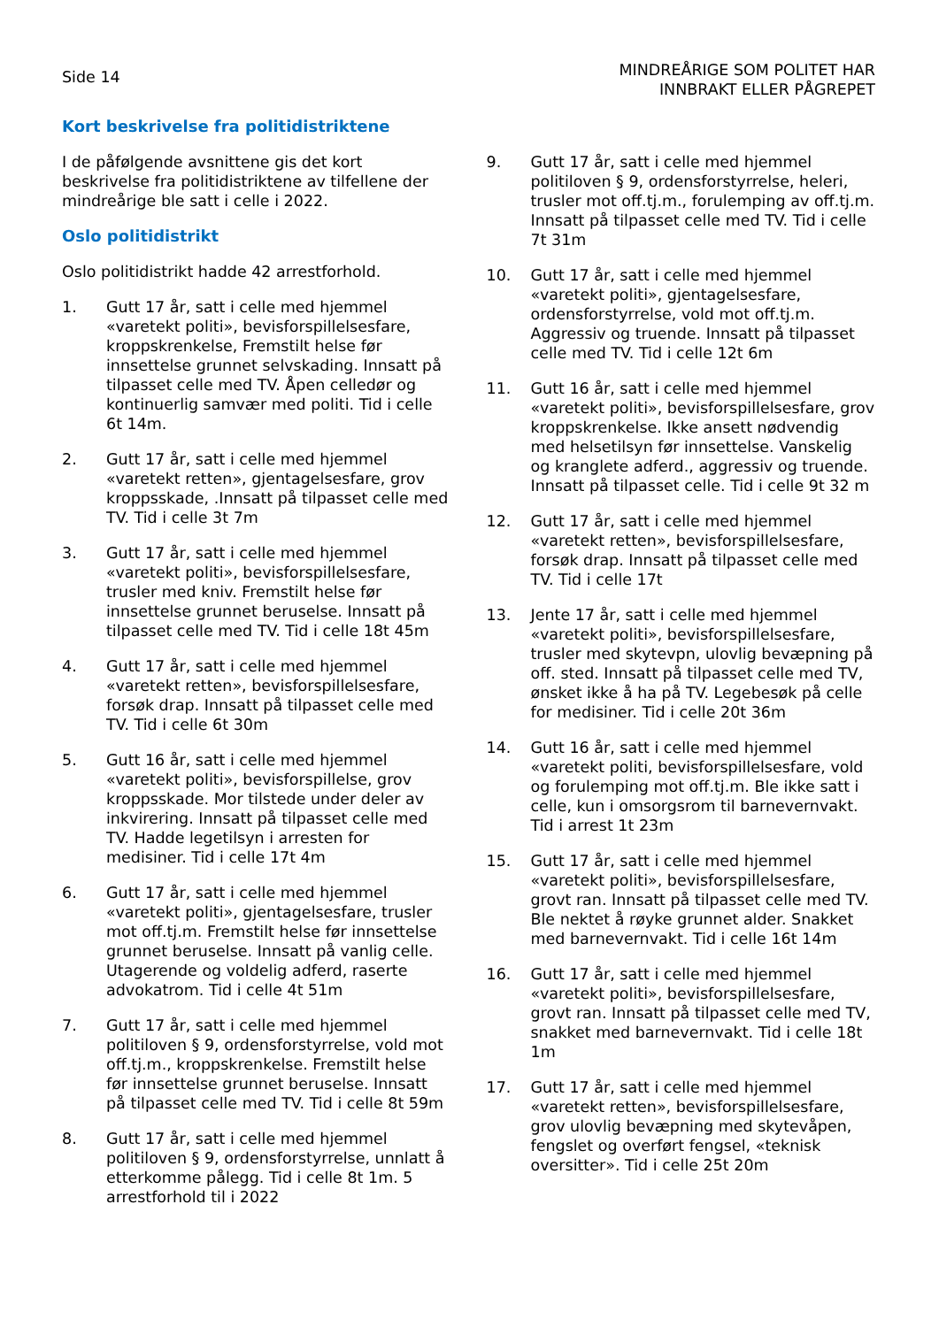Side 14
MINDREÅRIGE SOM POLITET HAR
INNBRAKT ELLER PÅGREPET
Kort beskrivelse fra politidistriktene
I de påfølgende avsnittene gis det kort beskrivelse fra politidistriktene av tilfellene der mindreårige ble satt i celle i 2022.
Oslo politidistrikt
Oslo politidistrikt hadde 42 arrestforhold.
1. Gutt 17 år, satt i celle med hjemmel «varetekt politi», bevisforspillelsesfare, kroppskrenkelse, Fremstilt helse før innsettelse grunnet selvskading. Innsatt på tilpasset celle med TV. Åpen celledør og kontinuerlig samvær med politi. Tid i celle 6t 14m.
2. Gutt 17 år, satt i celle med hjemmel «varetekt retten», gjentagelsesfare, grov kroppsskade, .Innsatt på tilpasset celle med TV. Tid i celle 3t 7m
3. Gutt 17 år, satt i celle med hjemmel «varetekt politi», bevisforspillelsesfare, trusler med kniv. Fremstilt helse før innsettelse grunnet beruselse. Innsatt på tilpasset celle med TV. Tid i celle 18t 45m
4. Gutt 17 år, satt i celle med hjemmel «varetekt retten», bevisforspillelsesfare, forsøk drap. Innsatt på tilpasset celle med TV. Tid i celle 6t 30m
5. Gutt 16 år, satt i celle med hjemmel «varetekt politi», bevisforspillelse, grov kroppsskade. Mor tilstede under deler av inkvirering. Innsatt på tilpasset celle med TV. Hadde legetilsyn i arresten for medisiner. Tid i celle 17t 4m
6. Gutt 17 år, satt i celle med hjemmel «varetekt politi», gjentagelsesfare, trusler mot off.tj.m. Fremstilt helse før innsettelse grunnet beruselse. Innsatt på vanlig celle. Utagerende og voldelig adferd, raserte advokatrom. Tid i celle 4t 51m
7. Gutt 17 år, satt i celle med hjemmel politiloven § 9, ordensforstyrrelse, vold mot off.tj.m., kroppskrenkelse. Fremstilt helse før innsettelse grunnet beruselse. Innsatt på tilpasset celle med TV. Tid i celle 8t 59m
8. Gutt 17 år, satt i celle med hjemmel politiloven § 9, ordensforstyrrelse, unnlatt å etterkomme pålegg. Tid i celle 8t 1m. 5 arrestforhold til i 2022
9. Gutt 17 år, satt i celle med hjemmel politiloven § 9, ordensforstyrrelse, heleri, trusler mot off.tj.m., forulemping av off.tj.m. Innsatt på tilpasset celle med TV. Tid i celle 7t 31m
10. Gutt 17 år, satt i celle med hjemmel «varetekt politi», gjentagelsesfare, ordensforstyrrelse, vold mot off.tj.m. Aggressiv og truende. Innsatt på tilpasset celle med TV. Tid i celle 12t 6m
11. Gutt 16 år, satt i celle med hjemmel «varetekt politi», bevisforspillelsesfare, grov kroppskrenkelse. Ikke ansett nødvendig med helsetilsyn før innsettelse. Vanskelig og kranglete adferd., aggressiv og truende. Innsatt på tilpasset celle. Tid i celle 9t 32 m
12. Gutt 17 år, satt i celle med hjemmel «varetekt retten», bevisforspillelsesfare, forsøk drap. Innsatt på tilpasset celle med TV. Tid i celle 17t
13. Jente 17 år, satt i celle med hjemmel «varetekt politi», bevisforspillelsesfare, trusler med skytevpn, ulovlig bevæpning på off. sted. Innsatt på tilpasset celle med TV, ønsket ikke å ha på TV. Legebesøk på celle for medisiner. Tid i celle 20t 36m
14. Gutt 16 år, satt i celle med hjemmel «varetekt politi, bevisforspillelsesfare, vold og forulemping mot off.tj.m. Ble ikke satt i celle, kun i omsorgsrom til barnevernvakt. Tid i arrest 1t 23m
15. Gutt 17 år, satt i celle med hjemmel «varetekt politi», bevisforspillelsesfare, grovt ran. Innsatt på tilpasset celle med TV. Ble nektet å røyke grunnet alder. Snakket med barnevernvakt. Tid i celle 16t 14m
16. Gutt 17 år, satt i celle med hjemmel «varetekt politi», bevisforspillelsesfare, grovt ran. Innsatt på tilpasset celle med TV, snakket med barnevernvakt. Tid i celle 18t 1m
17. Gutt 17 år, satt i celle med hjemmel «varetekt retten», bevisforspillelsesfare, grov ulovlig bevæpning med skytevåpen, fengslet og overført fengsel, «teknisk oversitter». Tid i celle 25t 20m